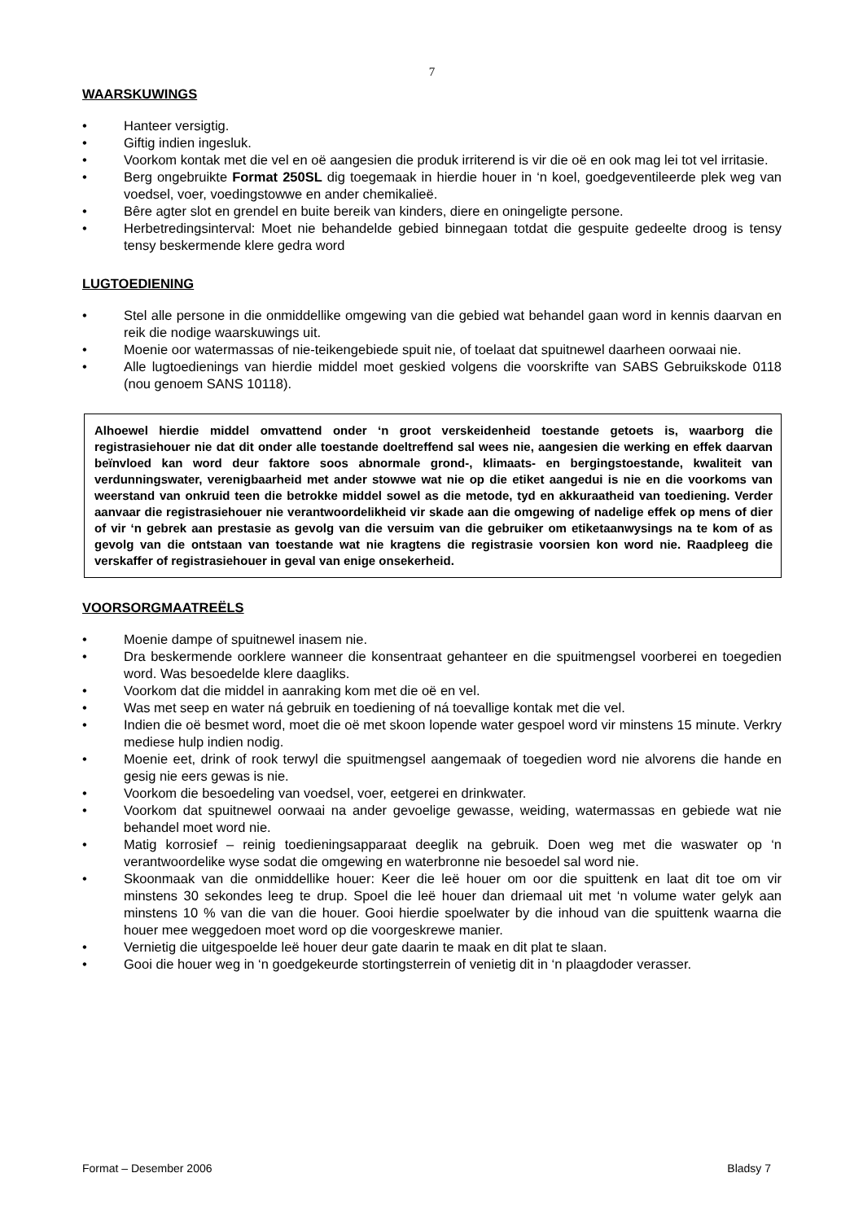7
WAARSKUWINGS
• Hanteer versigtig.
• Giftig indien ingesluk.
• Voorkom kontak met die vel en oë aangesien die produk irriterend is vir die oë en ook mag lei tot vel irritasie.
• Berg ongebruikte Format 250SL dig toegemaak in hierdie houer in ‘n koel, goedgeventileerde plek weg van voedsel, voer, voedingstowwe en ander chemikalieë.
• Bêre agter slot en grendel en buite bereik van kinders, diere en oningeligte persone.
• Herbetredingsinterval: Moet nie behandelde gebied binnegaan totdat die gespuite gedeelte droog is tensy tensy beskermende klere gedra word
LUGTOEDIENING
• Stel alle persone in die onmiddellike omgewing van die gebied wat behandel gaan word in kennis daarvan en reik die nodige waarskuwings uit.
• Moenie oor watermassas of nie-teikengebiede spuit nie, of toelaat dat spuitnewel daarheen oorwaai nie.
• Alle lugtoedienings van hierdie middel moet geskied volgens die voorskrifte van SABS Gebruikskode 0118 (nou genoem SANS 10118).
Alhoewel hierdie middel omvattend onder ‘n groot verskeidenheid toestande getoets is, waarborg die registrasiehouer nie dat dit onder alle toestande doeltreffend sal wees nie, aangesien die werking en effek daarvan beïnvloed kan word deur faktore soos abnormale grond-, klimaats- en bergingstoestande, kwaliteit van verdunningswater, verenigbaarheid met ander stowwe wat nie op die etiket aangedui is nie en die voorkoms van weerstand van onkruid teen die betrokke middel sowel as die metode, tyd en akkuraatheid van toediening. Verder aanvaar die registrasiehouer nie verantwoordelikheid vir skade aan die omgewing of nadelige effek op mens of dier of vir ‘n gebrek aan prestasie as gevolg van die versuim van die gebruiker om etiketaanwysings na te kom of as gevolg van die ontstaan van toestande wat nie kragtens die registrasie voorsien kon word nie. Raadpleeg die verskaffer of registrasiehouer in geval van enige onsekerheid.
VOORSORGMAATREËLS
• Moenie dampe of spuitnewel inasem nie.
• Dra beskermende oorklere wanneer die konsentraat gehanteer en die spuitmengsel voorberei en toegedien word. Was besoedelde klere daagliks.
• Voorkom dat die middel in aanraking kom met die oë en vel.
• Was met seep en water ná gebruik en toediening of ná toevallige kontak met die vel.
• Indien die oë besmet word, moet die oë met skoon lopende water gespoel word vir minstens 15 minute. Verkry mediese hulp indien nodig.
• Moenie eet, drink of rook terwyl die spuitmengsel aangemaak of toegedien word nie alvorens die hande en gesig nie eers gewas is nie.
• Voorkom die besoedeling van voedsel, voer, eetgerei en drinkwater.
• Voorkom dat spuitnewel oorwaai na ander gevoelige gewasse, weiding, watermassas en gebiede wat nie behandel moet word nie.
• Matig korrosief – reinig toedieningsapparaat deeglik na gebruik. Doen weg met die waswater op ‘n verantwoordelike wyse sodat die omgewing en waterbronne nie besoedel sal word nie.
• Skoonmaak van die onmiddellike houer: Keer die leë houer om oor die spuittenk en laat dit toe om vir minstens 30 sekondes leeg te drup. Spoel die leë houer dan driemaal uit met ‘n volume water gelyk aan minstens 10 % van die van die houer. Gooi hierdie spoelwater by die inhoud van die spuittenk waarna die houer mee weggedoen moet word op die voorgeskrewe manier.
• Vernietig die uitgespoelde leë houer deur gate daarin te maak en dit plat te slaan.
• Gooi die houer weg in ‘n goedgekeurde stortingsterrein of venietig dit in ‘n plaagdoder verasser.
Format – Desember 2006 Bladsy 7